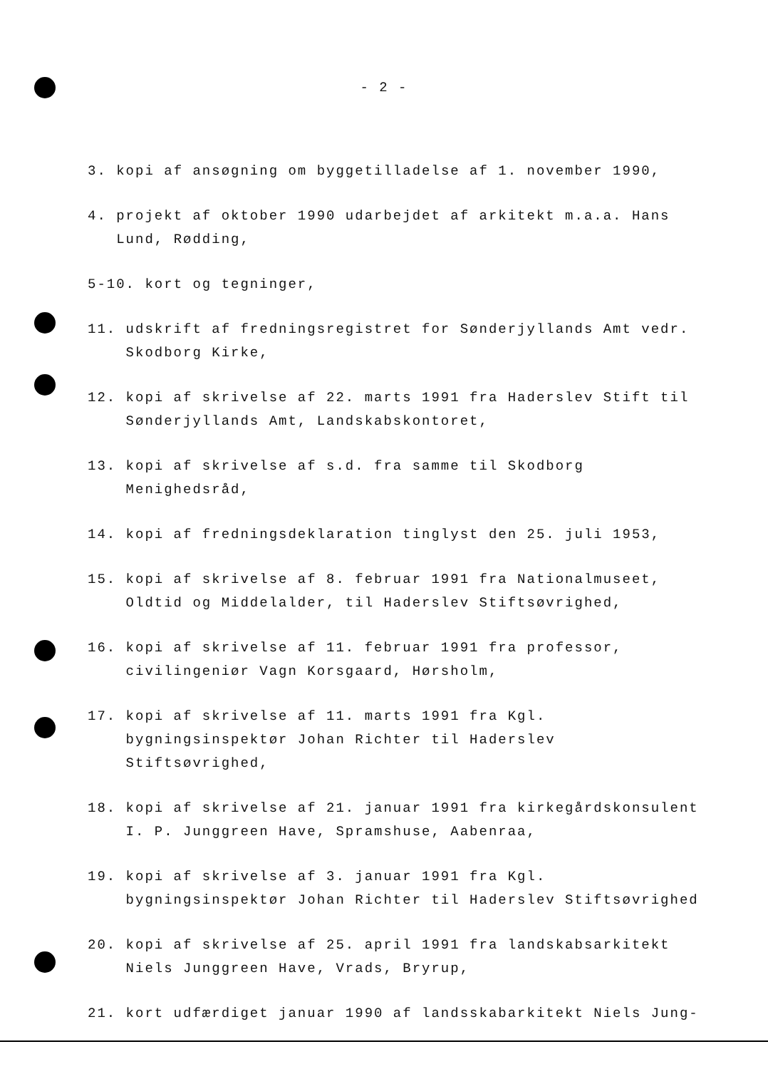- 2 -
3. kopi af ansøgning om byggetilladelse af 1. november 1990,
4. projekt af oktober 1990 udarbejdet af arkitekt m.a.a. Hans Lund, Rødding,
5-10. kort og tegninger,
11. udskrift af fredningsregistret for Sønderjyllands Amt vedr. Skodborg Kirke,
12. kopi af skrivelse af 22. marts 1991 fra Haderslev Stift til Sønderjyllands Amt, Landskabskontoret,
13. kopi af skrivelse af s.d. fra samme til Skodborg Menighedsråd,
14. kopi af fredningsdeklaration tinglyst den 25. juli 1953,
15. kopi af skrivelse af 8. februar 1991 fra Nationalmuseet, Oldtid og Middelalder, til Haderslev Stiftsøvrighed,
16. kopi af skrivelse af 11. februar 1991 fra professor, civilingeniør Vagn Korsgaard, Hørsholm,
17. kopi af skrivelse af 11. marts 1991 fra Kgl. bygningsinspektør Johan Richter til Haderslev Stiftsøvrighed,
18. kopi af skrivelse af 21. januar 1991 fra kirkegårdskonsulent I. P. Junggreen Have, Spramshuse, Aabenraa,
19. kopi af skrivelse af 3. januar 1991 fra Kgl. bygningsinspektør Johan Richter til Haderslev Stiftsøvrighed
20. kopi af skrivelse af 25. april 1991 fra landskabsarkitekt Niels Junggreen Have, Vrads, Bryrup,
21. kort udfærdiget januar 1990 af landsskabarkitekt Niels Jung-